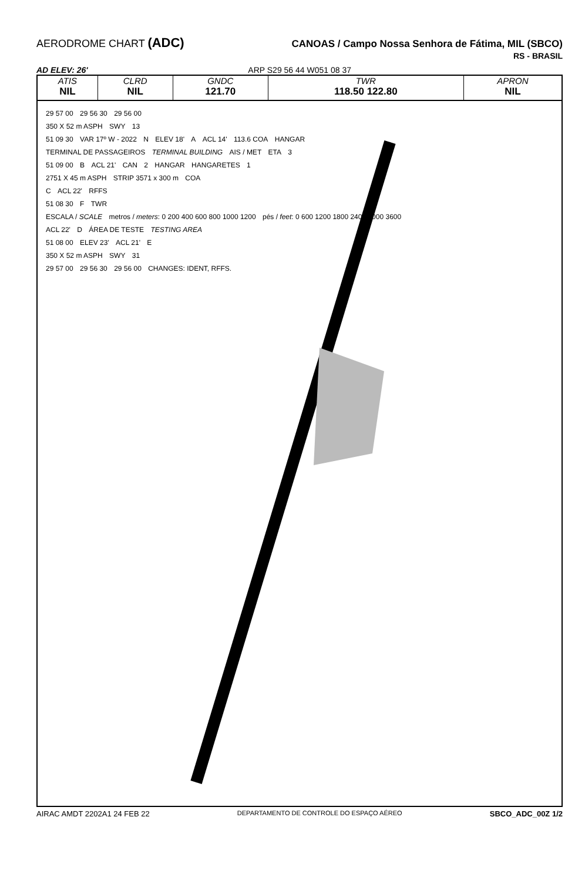AERODROME CHART (ADC)
CANOAS / Campo Nossa Senhora de Fátima, MIL (SBCO)
RS - BRASIL
AD ELEV: 26' ARP S29 56 44 W051 08 37
| ATIS | CLRD | GNDC | TWR | APRON |
| --- | --- | --- | --- | --- |
| NIL | NIL | 121.70 | 118.50 122.80 | NIL |
29 57 00 29 56 30 29 56 00
350 X 52 m ASPH SWY 13
51 09 30 VAR 17º W - 2022 N ELEV 18' A ACL 14' 113.6 COA HANGAR
TERMINAL DE PASSAGEIROS TERMINAL BUILDING AIS / MET ETA 3
51 09 00 B ACL 21' CAN 2 HANGAR HANGARETES 1
2751 X 45 m ASPH STRIP 3571 x 300 m COA
C ACL 22' RFFS
51 08 30 F TWR
ESCALA / SCALE metros / meters: 0 200 400 600 800 1000 1200 pés / feet: 0 600 1200 1800 2400 3000 3600
ACL 22' D ÁREA DE TESTE TESTING AREA
51 08 00 ELEV 23' ACL 21' E
350 X 52 m ASPH SWY 31
29 57 00 29 56 30 29 56 00 CHANGES: IDENT, RFFS.
AIRAC AMDT 2202A1 24 FEB 22 DEPARTAMENTO DE CONTROLE DO ESPAÇO AÉREO SBCO_ADC_00Z 1/2